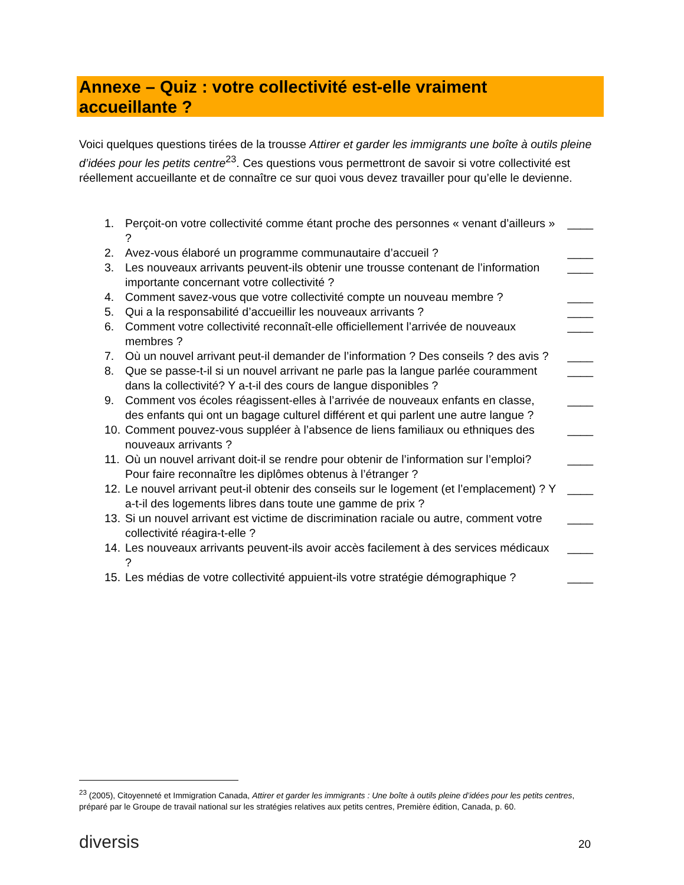Annexe – Quiz : votre collectivité est-elle vraiment
accueillante ?
Voici quelques questions tirées de la trousse Attirer et garder les immigrants une boîte à outils pleine d’idées pour les petits centre<sup>23</sup>. Ces questions vous permettront de savoir si votre collectivité est réellement accueillante et de connaître ce sur quoi vous devez travailler pour qu’elle le devienne.
1. Perçoit-on votre collectivité comme étant proche des personnes « venant d’ailleurs » ? ____
2. Avez-vous élaboré un programme communautaire d’accueil ? ____
3. Les nouveaux arrivants peuvent-ils obtenir une trousse contenant de l’information importante concernant votre collectivité ? ____
4. Comment savez-vous que votre collectivité compte un nouveau membre ? ____
5. Qui a la responsabilité d’accueillir les nouveaux arrivants ? ____
6. Comment votre collectivité reconnaît-elle officiellement l’arrivée de nouveaux membres ? ____
7. Où un nouvel arrivant peut-il demander de l’information ? Des conseils ? des avis ? ____
8. Que se passe-t-il si un nouvel arrivant ne parle pas la langue parlée couramment dans la collectivité? Y a-t-il des cours de langue disponibles ? ____
9. Comment vos écoles réagissent-elles à l’arrivée de nouveaux enfants en classe, des enfants qui ont un bagage culturel différent et qui parlent une autre langue ? ____
10. Comment pouvez-vous suppléer à l’absence de liens familiaux ou ethniques des nouveaux arrivants ? ____
11. Où un nouvel arrivant doit-il se rendre pour obtenir de l’information sur l’emploi? Pour faire reconnaître les diplômes obtenus à l’étranger ? ____
12. Le nouvel arrivant peut-il obtenir des conseils sur le logement (et l’emplacement) ? Y a-t-il des logements libres dans toute une gamme de prix ? ____
13. Si un nouvel arrivant est victime de discrimination raciale ou autre, comment votre collectivité réagira-t-elle ? ____
14. Les nouveaux arrivants peuvent-ils avoir accès facilement à des services médicaux ? ____
15. Les médias de votre collectivité appuient-ils votre stratégie démographique ? ____
<sup>23</sup> (2005), Citoyenneté et Immigration Canada, Attirer et garder les immigrants : Une boîte à outils pleine d’idées pour les petits centres, préparé par le Groupe de travail national sur les stratégies relatives aux petits centres, Première édition, Canada, p. 60.
diversis 20